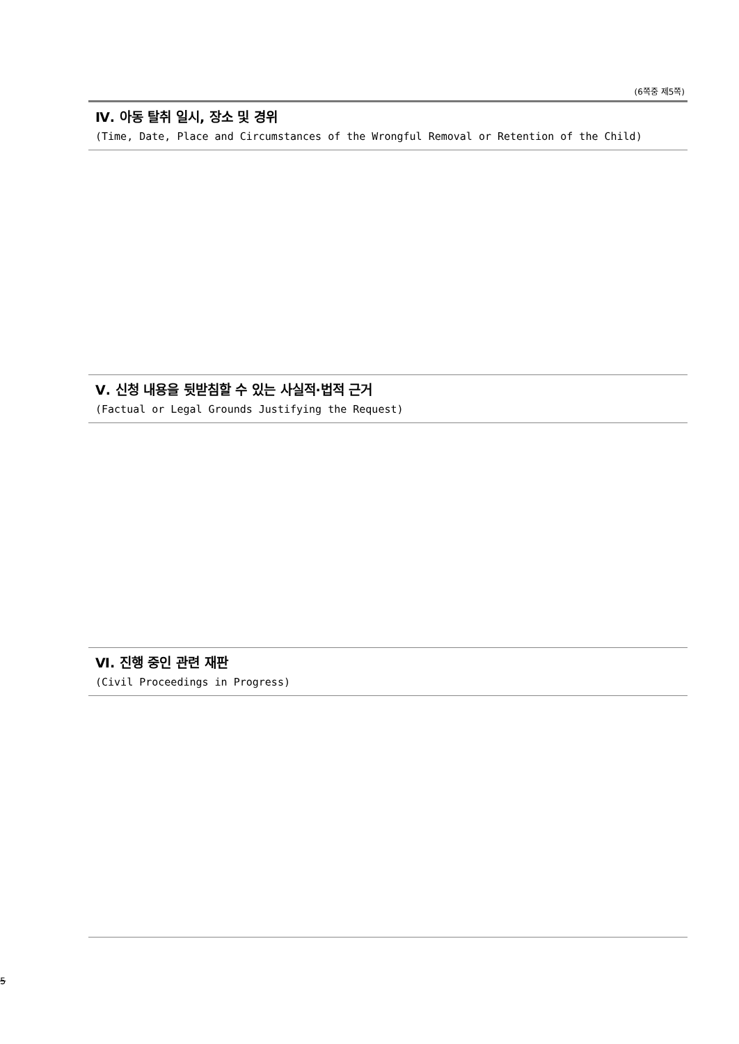(6쪽중 제5쪽)
Ⅳ. 아동 탈취 일시, 장소 및 경위
(Time, Date, Place and Circumstances of the Wrongful Removal or Retention of the Child)
Ⅴ. 신청 내용을 뒷받침할 수 있는 사실적·법적 근거
(Factual or Legal Grounds Justifying the Request)
Ⅵ. 진행 중인 관련 재판
(Civil Proceedings in Progress)
5